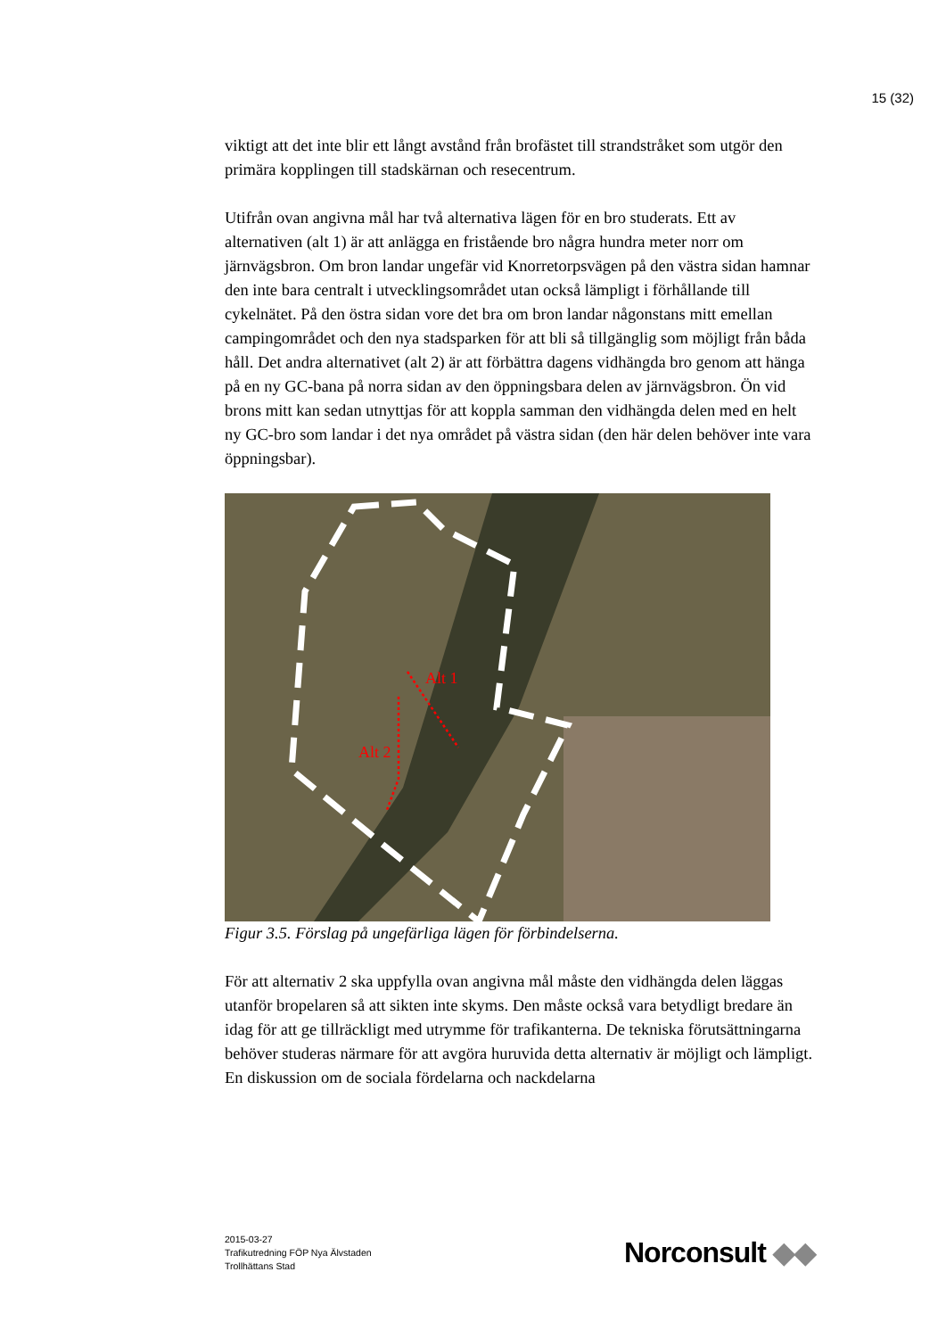15 (32)
viktigt att det inte blir ett långt avstånd från brofästet till strandstråket som utgör den primära kopplingen till stadskärnan och resecentrum.
Utifrån ovan angivna mål har två alternativa lägen för en bro studerats. Ett av alternativen (alt 1) är att anlägga en fristående bro några hundra meter norr om järnvägsbron. Om bron landar ungefär vid Knorretorpsvägen på den västra sidan hamnar den inte bara centralt i utvecklingsområdet utan också lämpligt i förhållande till cykelnätet. På den östra sidan vore det bra om bron landar någonstans mitt emellan campingområdet och den nya stadsparken för att bli så tillgänglig som möjligt från båda håll. Det andra alternativet (alt 2) är att förbättra dagens vidhängda bro genom att hänga på en ny GC-bana på norra sidan av den öppningsbara delen av järnvägsbron. Ön vid brons mitt kan sedan utnyttjas för att koppla samman den vidhängda delen med en helt ny GC-bro som landar i det nya området på västra sidan (den här delen behöver inte vara öppningsbar).
Alt 1
Alt 2
Figur 3.5. Förslag på ungefärliga lägen för förbindelserna.
För att alternativ 2 ska uppfylla ovan angivna mål måste den vidhängda delen läggas utanför bropelaren så att sikten inte skyms. Den måste också vara betydligt bredare än idag för att ge tillräckligt med utrymme för trafikanterna. De tekniska förutsättningarna behöver studeras närmare för att avgöra huruvida detta alternativ är möjligt och lämpligt. En diskussion om de sociala fördelarna och nackdelarna
2015-03-27
Trafikutredning FÖP Nya Älvstaden
Trollhättans Stad
Norconsult ◆◆